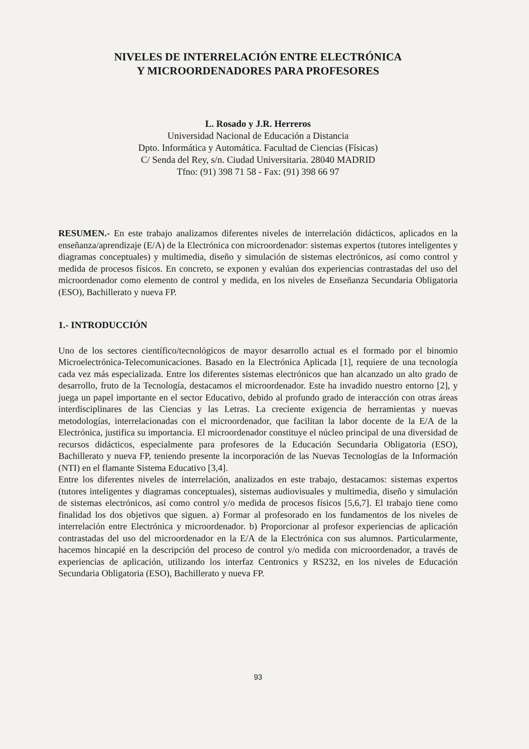NIVELES DE INTERRELACIÓN ENTRE ELECTRÓNICA
Y MICROORDENADORES PARA PROFESORES
L. Rosado y J.R. Herreros
Universidad Nacional de Educación a Distancia
Dpto. Informática y Automática. Facultad de Ciencias (Físicas)
C/ Senda del Rey, s/n. Ciudad Universitaria. 28040 MADRID
Tfno: (91) 398 71 58 - Fax: (91) 398 66 97
RESUMEN.- En este trabajo analizamos diferentes niveles de interrelación didácticos, aplicados en la enseñanza/aprendizaje (E/A) de la Electrónica con microordenador: sistemas expertos (tutores inteligentes y diagramas conceptuales) y multimedia, diseño y simulación de sistemas electrónicos, así como control y medida de procesos físicos. En concreto, se exponen y evalúan dos experiencias contrastadas del uso del microordenador como elemento de control y medida, en los niveles de Enseñanza Secundaria Obligatoria (ESO), Bachillerato y nueva FP.
1.- INTRODUCCIÓN
Uno de los sectores científico/tecnológicos de mayor desarrollo actual es el formado por el binomio Microelectrónica-Telecomunicaciones. Basado en la Electrónica Aplicada [1], requiere de una tecnología cada vez más especializada. Entre los diferentes sistemas electrónicos que han alcanzado un alto grado de desarrollo, fruto de la Tecnología, destacamos el microordenador. Este ha invadido nuestro entorno [2], y juega un papel importante en el sector Educativo, debido al profundo grado de interacción con otras áreas interdisciplinares de las Ciencias y las Letras. La creciente exigencia de herramientas y nuevas metodologías, interrelacionadas con el microordenador, que facilitan la labor docente de la E/A de la Electrónica, justifica su importancia. El microordenador constituye el núcleo principal de una diversidad de recursos didácticos, especialmente para profesores de la Educación Secundaria Obligatoria (ESO), Bachillerato y nueva FP, teniendo presente la incorporación de las Nuevas Tecnologías de la Información (NTI) en el flamante Sistema Educativo [3,4].
Entre los diferentes niveles de interrelación, analizados en este trabajo, destacamos: sistemas expertos (tutores inteligentes y diagramas conceptuales), sistemas audiovisuales y multimedia, diseño y simulación de sistemas electrónicos, así como control y/o medida de procesos físicos [5,6,7]. El trabajo tiene como finalidad los dos objetivos que siguen. a) Formar al profesorado en los fundamentos de los niveles de interrelación entre Electrónica y microordenador. b) Proporcionar al profesor experiencias de aplicación contrastadas del uso del microordenador en la E/A de la Electrónica con sus alumnos. Particularmente, hacemos hincapié en la descripción del proceso de control y/o medida con microordenador, a través de experiencias de aplicación, utilizando los interfaz Centronics y RS232, en los niveles de Educación Secundaria Obligatoria (ESO), Bachillerato y nueva FP.
93